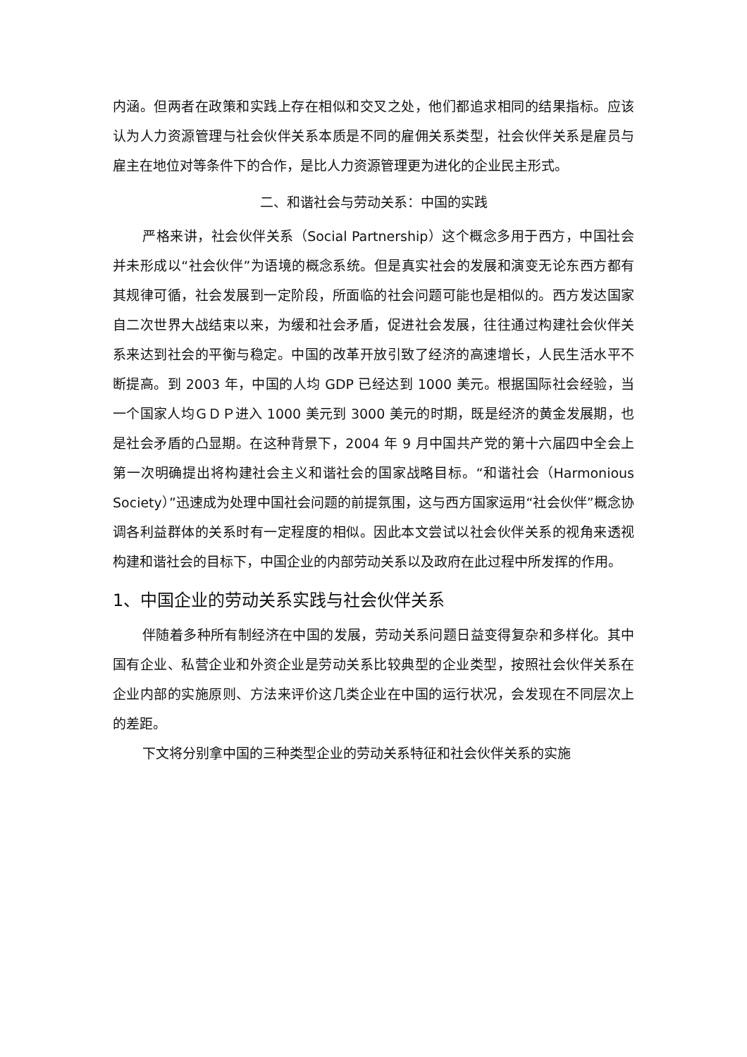内涵。但两者在政策和实践上存在相似和交叉之处，他们都追求相同的结果指标。应该认为人力资源管理与社会伙伴关系本质是不同的雇佣关系类型，社会伙伴关系是雇员与雇主在地位对等条件下的合作，是比人力资源管理更为进化的企业民主形式。
二、和谐社会与劳动关系：中国的实践
严格来讲，社会伙伴关系（Social Partnership）这个概念多用于西方，中国社会并未形成以“社会伙伴”为语境的概念系统。但是真实社会的发展和演变无论东西方都有其规律可循，社会发展到一定阶段，所面临的社会问题可能也是相似的。西方发达国家自二次世界大战结束以来，为缓和社会矛盾，促进社会发展，往往通过构建社会伙伴关系来达到社会的平衡与稳定。中国的改革开放引致了经济的高速增长，人民生活水平不断提高。到 2003 年，中国的人均 GDP 已经达到 1000 美元。根据国际社会经验，当一个国家人均ＧＤＰ进入 1000 美元到 3000 美元的时期，既是经济的黄金发展期，也是社会矛盾的凸显期。在这种背景下，2004 年 9 月中国共产党的第十六届四中全会上第一次明确提出将构建社会主义和谐社会的国家战略目标。“和谐社会（Harmonious Society）”迅速成为处理中国社会问题的前提氛围，这与西方国家运用“社会伙伴”概念协调各利益群体的关系时有一定程度的相似。因此本文尝试以社会伙伴关系的视角来透视构建和谐社会的目标下，中国企业的内部劳动关系以及政府在此过程中所发挥的作用。
1、中国企业的劳动关系实践与社会伙伴关系
伴随着多种所有制经济在中国的发展，劳动关系问题日益变得复杂和多样化。其中国有企业、私营企业和外资企业是劳动关系比较典型的企业类型，按照社会伙伴关系在企业内部的实施原则、方法来评价这几类企业在中国的运行状况，会发现在不同层次上的差距。
下文将分别拿中国的三种类型企业的劳动关系特征和社会伙伴关系的实施